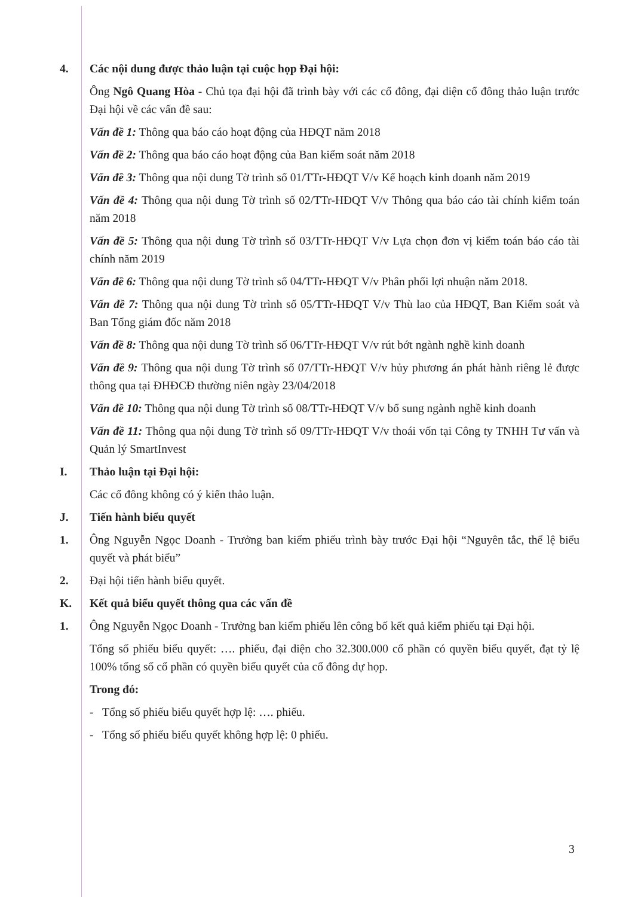4. Các nội dung được thảo luận tại cuộc họp Đại hội:
Ông Ngô Quang Hòa - Chủ tọa đại hội đã trình bày với các cổ đông, đại diện cổ đông thảo luận trước Đại hội về các vấn đề sau:
Vấn đề 1: Thông qua báo cáo hoạt động của HĐQT năm 2018
Vấn đề 2: Thông qua báo cáo hoạt động của Ban kiểm soát năm 2018
Vấn đề 3: Thông qua nội dung Tờ trình số 01/TTr-HĐQT V/v Kế hoạch kinh doanh năm 2019
Vấn đề 4: Thông qua nội dung Tờ trình số 02/TTr-HĐQT V/v Thông qua báo cáo tài chính kiểm toán năm 2018
Vấn đề 5: Thông qua nội dung Tờ trình số 03/TTr-HĐQT V/v Lựa chọn đơn vị kiểm toán báo cáo tài chính năm 2019
Vấn đề 6: Thông qua nội dung Tờ trình số 04/TTr-HĐQT V/v Phân phối lợi nhuận năm 2018.
Vấn đề 7: Thông qua nội dung Tờ trình số 05/TTr-HĐQT V/v Thù lao của HĐQT, Ban Kiểm soát và Ban Tổng giám đốc năm 2018
Vấn đề 8: Thông qua nội dung Tờ trình số 06/TTr-HĐQT V/v rút bớt ngành nghề kinh doanh
Vấn đề 9: Thông qua nội dung Tờ trình số 07/TTr-HĐQT V/v hủy phương án phát hành riêng lẻ được thông qua tại ĐHĐCĐ thường niên ngày 23/04/2018
Vấn đề 10: Thông qua nội dung Tờ trình số 08/TTr-HĐQT V/v bổ sung ngành nghề kinh doanh
Vấn đề 11: Thông qua nội dung Tờ trình số 09/TTr-HĐQT V/v thoái vốn tại Công ty TNHH Tư vấn và Quản lý SmartInvest
I. Thảo luận tại Đại hội:
Các cổ đông không có ý kiến thảo luận.
J. Tiến hành biểu quyết
1. Ông Nguyễn Ngọc Doanh - Trưởng ban kiểm phiếu trình bày trước Đại hội “Nguyên tắc, thể lệ biểu quyết và phát biểu”
2. Đại hội tiến hành biểu quyết.
K. Kết quả biểu quyết thông qua các vấn đề
1. Ông Nguyễn Ngọc Doanh - Trưởng ban kiểm phiếu lên công bố kết quả kiểm phiếu tại Đại hội.
Tổng số phiếu biểu quyết: …. phiếu, đại diện cho 32.300.000 cổ phần có quyền biểu quyết, đạt tỷ lệ 100% tổng số cổ phần có quyền biểu quyết của cổ đông dự họp.
Trong đó:
- Tổng số phiếu biểu quyết hợp lệ: …. phiếu.
- Tổng số phiếu biểu quyết không hợp lệ: 0 phiếu.
3